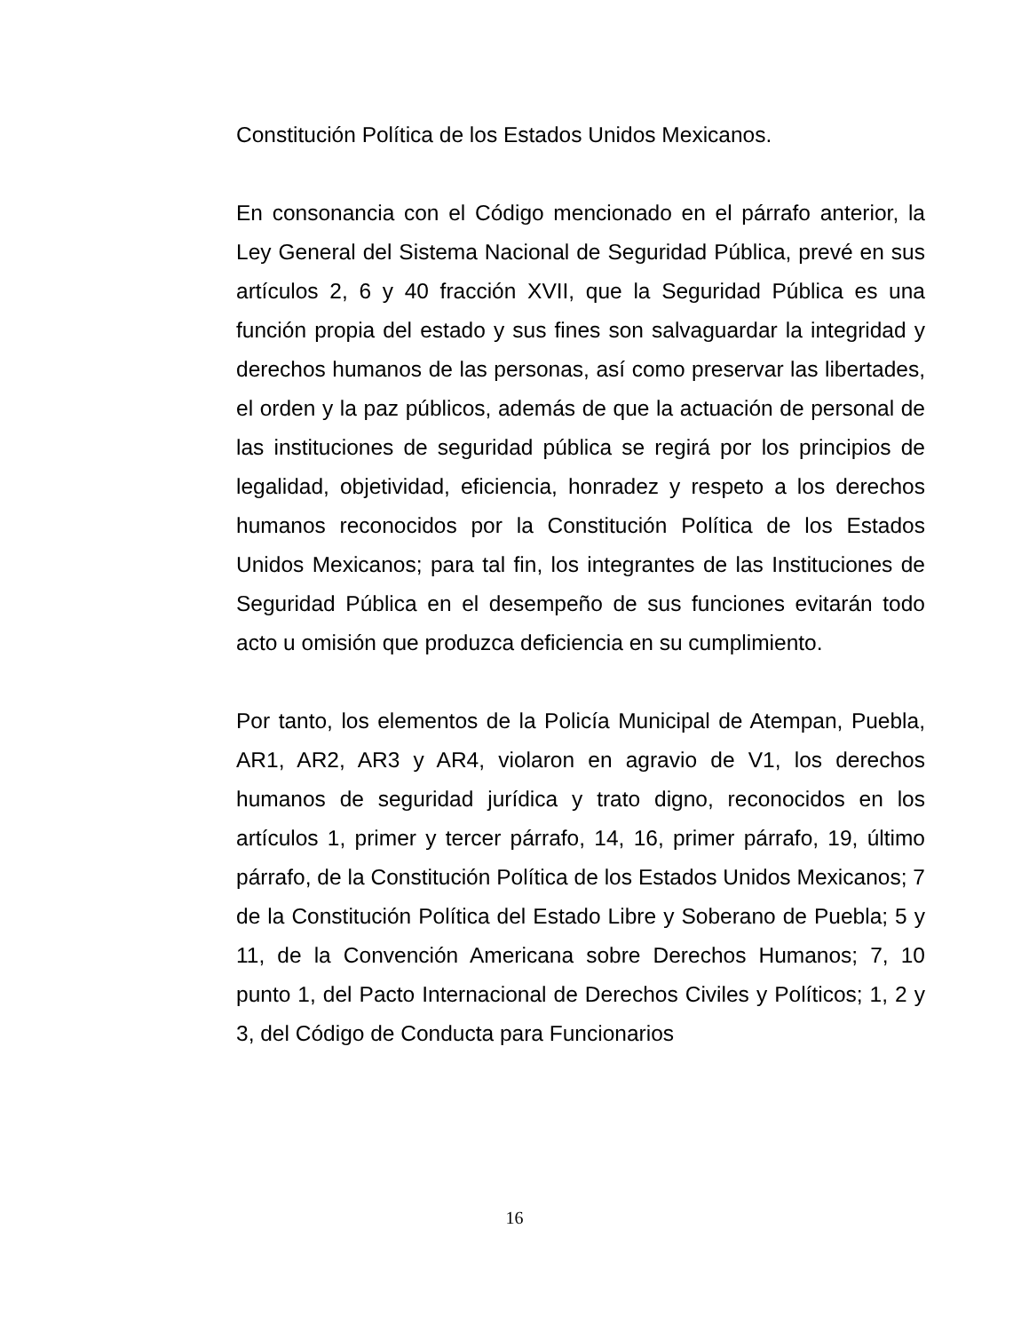Constitución Política de los Estados Unidos Mexicanos.
En consonancia con el Código mencionado en el párrafo anterior, la Ley General del Sistema Nacional de Seguridad Pública, prevé en sus artículos 2, 6 y 40 fracción XVII, que la Seguridad Pública es una función propia del estado y sus fines son salvaguardar la integridad y derechos humanos de las personas, así como preservar las libertades, el orden y la paz públicos, además de que la actuación de personal de las instituciones de seguridad pública se regirá por los principios de legalidad, objetividad, eficiencia, honradez y respeto a los derechos humanos reconocidos por la Constitución Política de los Estados Unidos Mexicanos; para tal fin, los integrantes de las Instituciones de Seguridad Pública en el desempeño de sus funciones evitarán todo acto u omisión que produzca deficiencia en su cumplimiento.
Por tanto, los elementos de la Policía Municipal de Atempan, Puebla, AR1, AR2, AR3 y AR4, violaron en agravio de V1, los derechos humanos de seguridad jurídica y trato digno, reconocidos en los artículos 1, primer y tercer párrafo, 14, 16, primer párrafo, 19, último párrafo, de la Constitución Política de los Estados Unidos Mexicanos; 7 de la Constitución Política del Estado Libre y Soberano de Puebla; 5 y 11, de la Convención Americana sobre Derechos Humanos; 7, 10 punto 1, del Pacto Internacional de Derechos Civiles y Políticos; 1, 2 y 3, del Código de Conducta para Funcionarios
16